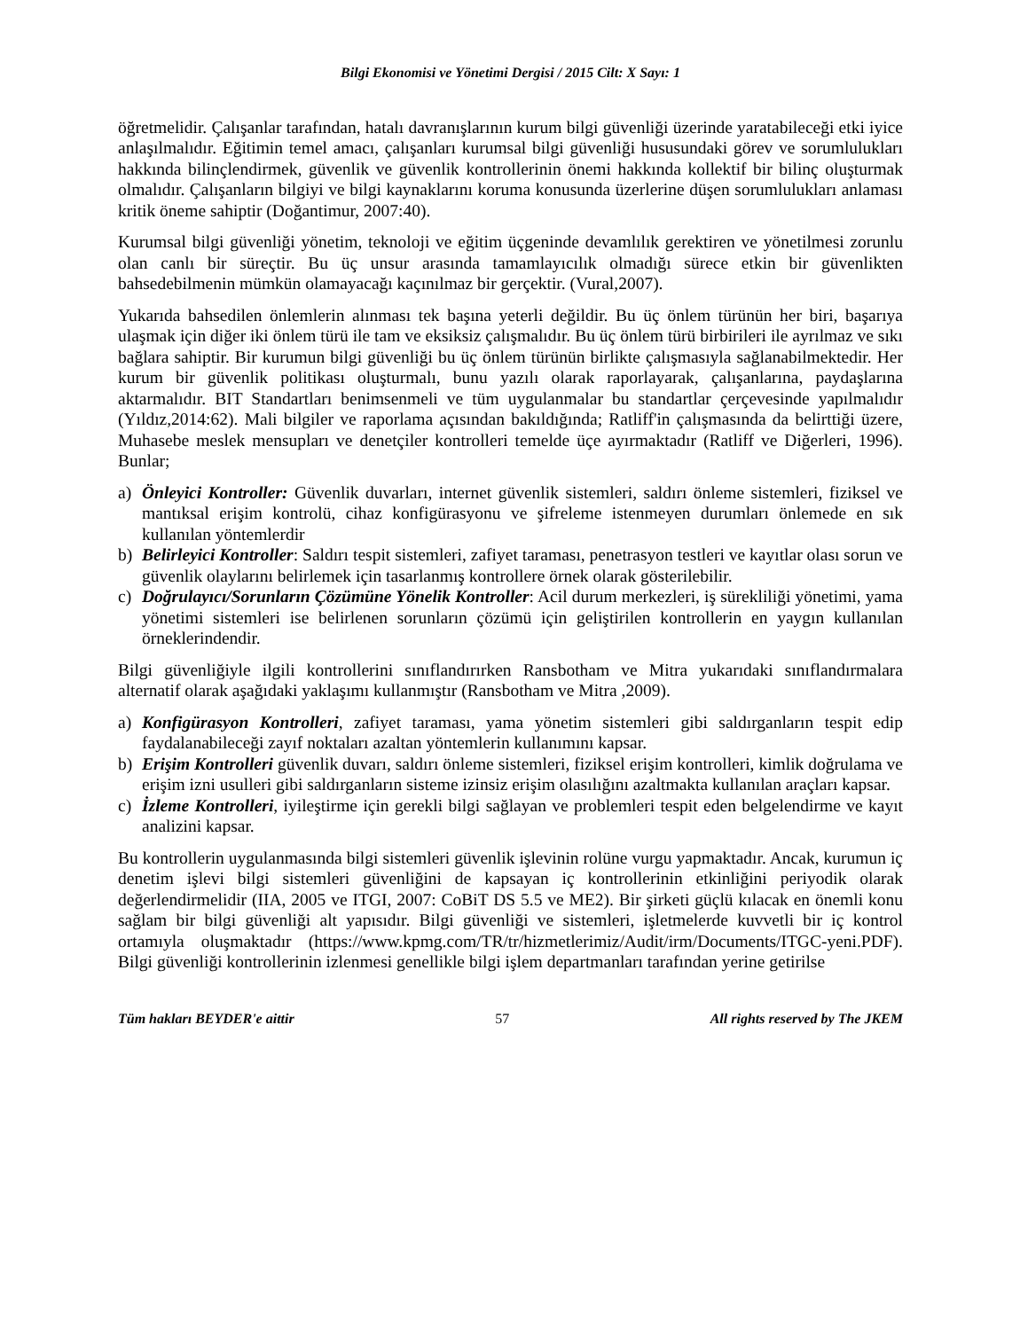Bilgi Ekonomisi ve Yönetimi Dergisi / 2015 Cilt: X Sayı: 1
öğretmelidir. Çalışanlar tarafından, hatalı davranışlarının kurum bilgi güvenliği üzerinde yaratabileceği etki iyice anlaşılmalıdır. Eğitimin temel amacı, çalışanları kurumsal bilgi güvenliği hususundaki görev ve sorumlulukları hakkında bilinçlendirmek, güvenlik ve güvenlik kontrollerinin önemi hakkında kollektif bir bilinç oluşturmak olmalıdır. Çalışanların bilgiyi ve bilgi kaynaklarını koruma konusunda üzerlerine düşen sorumlulukları anlaması kritik öneme sahiptir (Doğantimur, 2007:40).
Kurumsal bilgi güvenliği yönetim, teknoloji ve eğitim üçgeninde devamlılık gerektiren ve yönetilmesi zorunlu olan canlı bir süreçtir. Bu üç unsur arasında tamamlayıcılık olmadığı sürece etkin bir güvenlikten bahsedebilmenin mümkün olamayacağı kaçınılmaz bir gerçektir. (Vural,2007).
Yukarıda bahsedilen önlemlerin alınması tek başına yeterli değildir. Bu üç önlem türünün her biri, başarıya ulaşmak için diğer iki önlem türü ile tam ve eksiksiz çalışmalıdır. Bu üç önlem türü birbirileri ile ayrılmaz ve sıkı bağlara sahiptir. Bir kurumun bilgi güvenliği bu üç önlem türünün birlikte çalışmasıyla sağlanabilmektedir. Her kurum bir güvenlik politikası oluşturmalı, bunu yazılı olarak raporlayarak, çalışanlarına, paydaşlarına aktarmalıdır. BIT Standartları benimsenmeli ve tüm uygulanmalar bu standartlar çerçevesinde yapılmalıdır (Yıldız,2014:62). Mali bilgiler ve raporlama açısından bakıldığında; Ratliff'in çalışmasında da belirttiği üzere, Muhasebe meslek mensupları ve denetçiler kontrolleri temelde üçe ayırmaktadır (Ratliff ve Diğerleri, 1996). Bunlar;
a) Önleyici Kontroller: Güvenlik duvarları, internet güvenlik sistemleri, saldırı önleme sistemleri, fiziksel ve mantıksal erişim kontrolü, cihaz konfigürasyonu ve şifreleme istenmeyen durumları önlemede en sık kullanılan yöntemlerdir
b) Belirleyici Kontroller: Saldırı tespit sistemleri, zafiyet taraması, penetrasyon testleri ve kayıtlar olası sorun ve güvenlik olaylarını belirlemek için tasarlanmış kontrollere örnek olarak gösterilebilir.
c) Doğrulayıcı/Sorunların Çözümüne Yönelik Kontroller: Acil durum merkezleri, iş sürekliliği yönetimi, yama yönetimi sistemleri ise belirlenen sorunların çözümü için geliştirilen kontrollerin en yaygın kullanılan örneklerindendir.
Bilgi güvenliğiyle ilgili kontrollerini sınıflandırırken Ransbotham ve Mitra yukarıdaki sınıflandırmalara alternatif olarak aşağıdaki yaklaşımı kullanmıştır (Ransbotham ve Mitra ,2009).
a) Konfigürasyon Kontrolleri, zafiyet taraması, yama yönetim sistemleri gibi saldırganların tespit edip faydalanabileceği zayıf noktaları azaltan yöntemlerin kullanımını kapsar.
b) Erişim Kontrolleri güvenlik duvarı, saldırı önleme sistemleri, fiziksel erişim kontrolleri, kimlik doğrulama ve erişim izni usulleri gibi saldırganların sisteme izinsiz erişim olasılığını azaltmakta kullanılan araçları kapsar.
c) İzleme Kontrolleri, iyileştirme için gerekli bilgi sağlayan ve problemleri tespit eden belgelendirme ve kayıt analizini kapsar.
Bu kontrollerin uygulanmasında bilgi sistemleri güvenlik işlevinin rolüne vurgu yapmaktadır. Ancak, kurumun iç denetim işlevi bilgi sistemleri güvenliğini de kapsayan iç kontrollerinin etkinliğini periyodik olarak değerlendirmelidir (IIA, 2005 ve ITGI, 2007: CoBiT DS 5.5 ve ME2). Bir şirketi güçlü kılacak en önemli konu sağlam bir bilgi güvenliği alt yapısıdır. Bilgi güvenliği ve sistemleri, işletmelerde kuvvetli bir iç kontrol ortamıyla oluşmaktadır (https://www.kpmg.com/TR/tr/hizmetlerimiz/Audit/irm/Documents/ITGC-yeni.PDF). Bilgi güvenliği kontrollerinin izlenmesi genellikle bilgi işlem departmanları tarafından yerine getirilse
Tüm hakları BEYDER'e aittir 57 All rights reserved by The JKEM